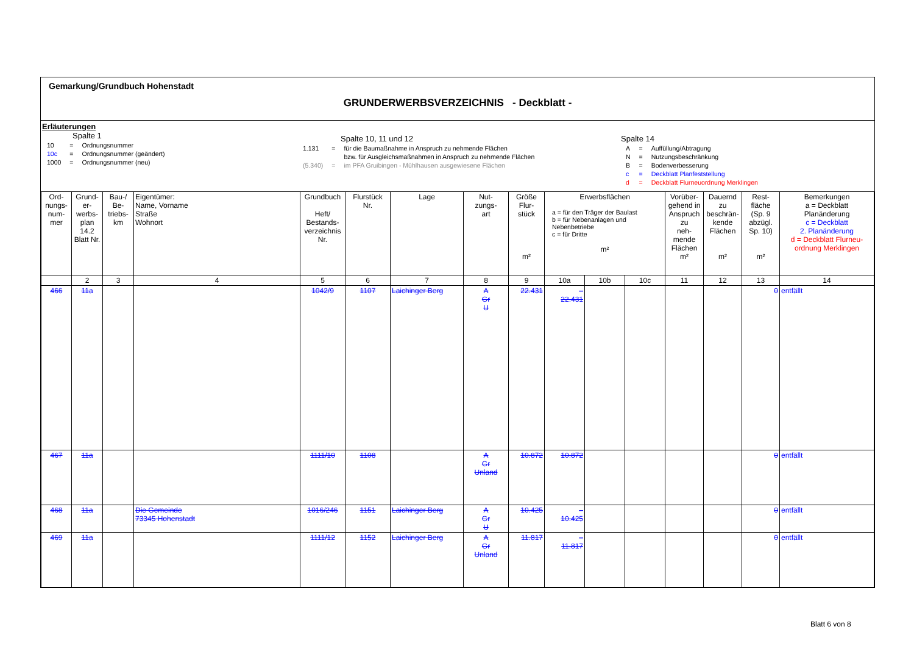Gemarkung/Grundbuch Hohenstadt
GRUNDERWERBSVERZEICHNIS - Deckblatt -
Erläuterungen
Spalte 1
| 10 | = | Ordnungsnummer |
| 10c | = | Ordnungsnummer (geändert) |
| 1000 | = | Ordnungsnummer (neu) |
Spalte 10, 11 und 12
| 1.131 | = | für die Baumaßnahme in Anspruch zu nehmende Flächen |
| | | bzw. für Ausgleichsmaßnahmen in Anspruch zu nehmende Flächen |
| (5.340) | = | im PFA Gruibingen - Mühlhausen ausgewiesene Flächen |
Spalte 14
| A | = | Auffüllung/Abtragung |
| N | = | Nutzungsbeschränkung |
| B | = | Bodenverbesserung |
| c | = | Deckblatt Planfeststellung |
| d | = | Deckblatt Flurneuordnung Merklingen |
| Ord- nungs- num- mer | Grund- er- werbs- plan 14.2 Blatt Nr. | Bau-/ Be- triebs- km | Eigentümer: Name, Vorname Straße Wohnort | Grundbuch Heft/ Bestands- verzeichnis Nr. | Flurstück Nr. | Lage | Nut- zungs- art | Größe Flur- stück m² | Erwerbsflächen a = für den Träger der Baulast b = für Nebenanlagen und Nebenbetriebe c = für Dritte m² | | | Vorüber- gehend in Anspruch zu neh- mende Flächen m² | Dauernd zu beschrän- kende Flächen m² | Rest- fläche (Sp. 9 abzügl. Sp. 10) m² | Bemerkungen a = Deckblatt Planänderung c = Deckblatt 2. Planänderung d = Deckblatt Flurneu- ordnung Merklingen |
| --- | --- | --- | --- | --- | --- | --- | --- | --- | --- | --- | --- | --- | --- | --- | --- |
| | 2 | 3 | 4 | 5 | 6 | 7 | 8 | 9 | 10a | 10b | 10c | 11 | 12 | 13 | 14 |
| 466 | 11a | | | 1042/9 | 1107 | Laichinger Berg | A Gr U | 22.431 | – 22.431 | | | | | 0 | entfällt |
| 467 | 11a | | | 1111/10 | 1108 | | A Gr Unland | 10.872 | 10.872 | | | | | 0 | entfällt |
| 468 | 11a | | Die Gemeinde 73345 Hohenstadt | 1016/246 | 1151 | Laichinger Berg | A Gr U | 10.425 | – 10.425 | | | | | 0 | entfällt |
| 469 | 11a | | | 1111/12 | 1152 | Laichinger Berg | A Gr Unland | 11.817 | – 11.817 | | | | | 0 | entfällt |
Blatt 6 von 8